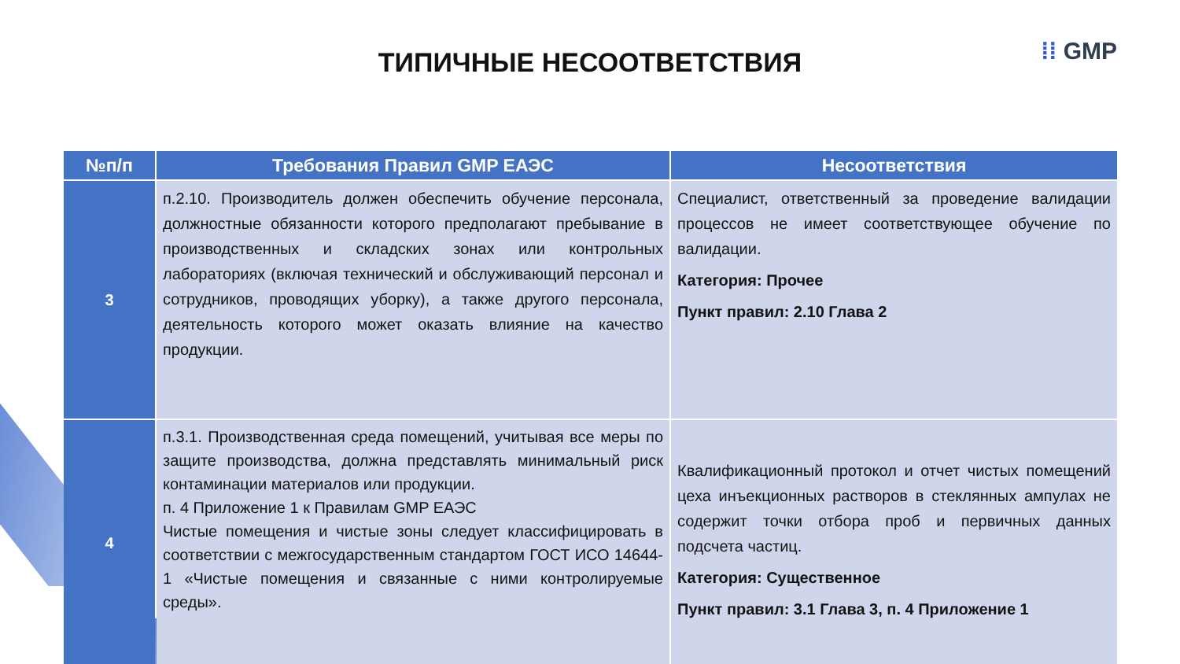⁞⁞ GMP
ТИПИЧНЫЕ НЕСООТВЕТСТВИЯ
| №п/п | Требования Правил GMP ЕАЭС | Несоответствия |
| --- | --- | --- |
| 3 | п.2.10. Производитель должен обеспечить обучение персонала, должностные обязанности которого предполагают пребывание в производственных и складских зонах или контрольных лабораториях (включая технический и обслуживающий персонал и сотрудников, проводящих уборку), а также другого персонала, деятельность которого может оказать влияние на качество продукции. | Специалист, ответственный за проведение валидации процессов не имеет соответствующее обучение по валидации. Категория: Прочее Пункт правил: 2.10 Глава 2 |
| 4 | п.3.1. Производственная среда помещений, учитывая все меры по защите производства, должна представлять минимальный риск контаминации материалов или продукции. п. 4 Приложение 1 к Правилам GMP ЕАЭС Чистые помещения и чистые зоны следует классифицировать в соответствии с межгосударственным стандартом ГОСТ ИСО 14644-1 «Чистые помещения и связанные с ними контролируемые среды». | Квалификационный протокол и отчет чистых помещений цеха инъекционных растворов в стеклянных ампулах не содержит точки отбора проб и первичных данных подсчета частиц. Категория: Существенное Пункт правил: 3.1 Глава 3, п. 4 Приложение 1 |